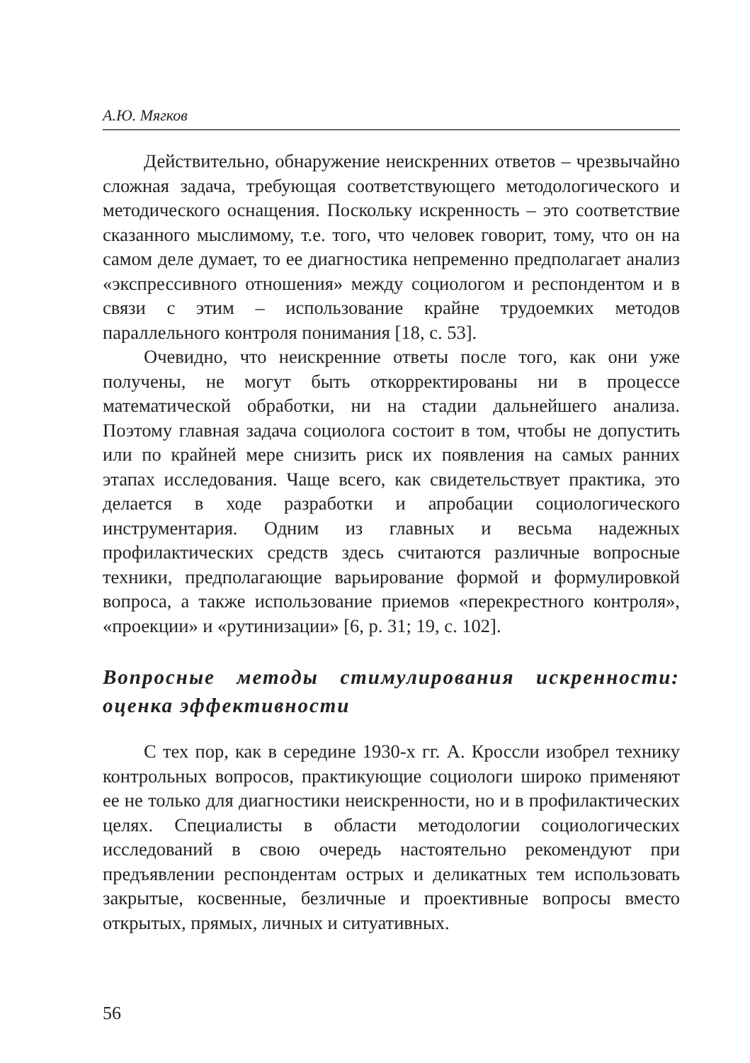А.Ю. Мягков
Действительно, обнаружение неискренних ответов – чрезвычайно сложная задача, требующая соответствующего методологического и методического оснащения. Поскольку искренность – это соответствие сказанного мыслимому, т.е. того, что человек говорит, тому, что он на самом деле думает, то ее диагностика непременно предполагает анализ «экспрессивного отношения» между социологом и респондентом и в связи с этим – использование крайне трудоемких методов параллельного контроля понимания [18, с. 53].
Очевидно, что неискренние ответы после того, как они уже получены, не могут быть откорректированы ни в процессе математической обработки, ни на стадии дальнейшего анализа. Поэтому главная задача социолога состоит в том, чтобы не допустить или по крайней мере снизить риск их появления на самых ранних этапах исследования. Чаще всего, как свидетельствует практика, это делается в ходе разработки и апробации социологического инструментария. Одним из главных и весьма надежных профилактических средств здесь считаются различные вопросные техники, предполагающие варьирование формой и формулировкой вопроса, а также использование приемов «перекрестного контроля», «проекции» и «рутинизации» [6, p. 31; 19, с. 102].
Вопросные методы стимулирования искренности: оценка эффективности
С тех пор, как в середине 1930-х гг. А. Кроссли изобрел технику контрольных вопросов, практикующие социологи широко применяют ее не только для диагностики неискренности, но и в профилактических целях. Специалисты в области методологии социологических исследований в свою очередь настоятельно рекомендуют при предъявлении респондентам острых и деликатных тем использовать закрытые, косвенные, безличные и проективные вопросы вместо открытых, прямых, личных и ситуативных.
56